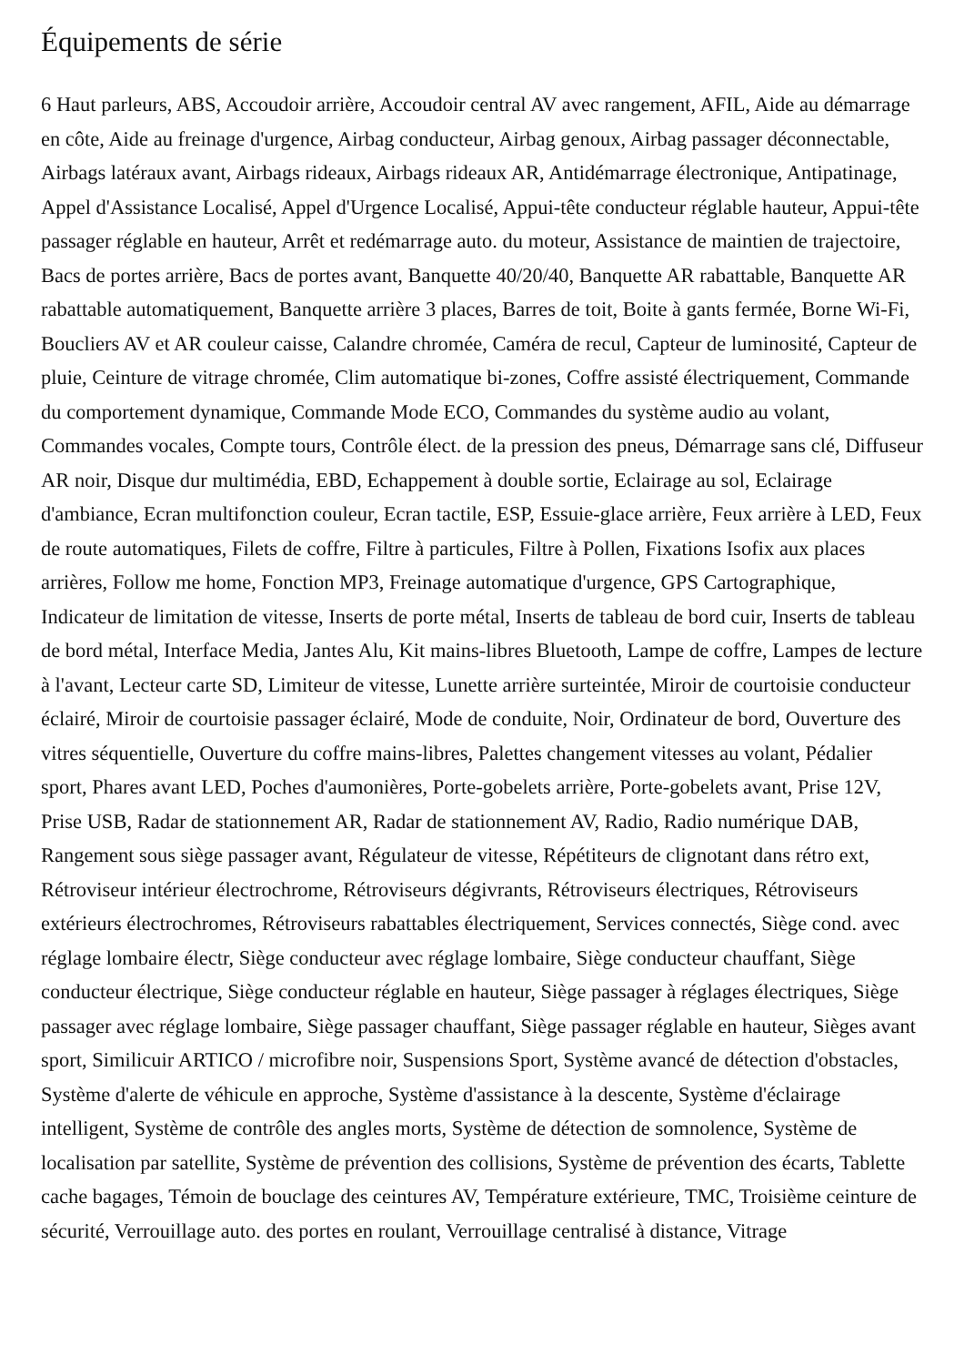Équipements de série
6 Haut parleurs, ABS, Accoudoir arrière, Accoudoir central AV avec rangement, AFIL, Aide au démarrage en côte, Aide au freinage d'urgence, Airbag conducteur, Airbag genoux, Airbag passager déconnectable, Airbags latéraux avant, Airbags rideaux, Airbags rideaux AR, Antidémarrage électronique, Antipatinage, Appel d'Assistance Localisé, Appel d'Urgence Localisé, Appui-tête conducteur réglable hauteur, Appui-tête passager réglable en hauteur, Arrêt et redémarrage auto. du moteur, Assistance de maintien de trajectoire, Bacs de portes arrière, Bacs de portes avant, Banquette 40/20/40, Banquette AR rabattable, Banquette AR rabattable automatiquement, Banquette arrière 3 places, Barres de toit, Boite à gants fermée, Borne Wi-Fi, Boucliers AV et AR couleur caisse, Calandre chromée, Caméra de recul, Capteur de luminosité, Capteur de pluie, Ceinture de vitrage chromée, Clim automatique bi-zones, Coffre assisté électriquement, Commande du comportement dynamique, Commande Mode ECO, Commandes du système audio au volant, Commandes vocales, Compte tours, Contrôle élect. de la pression des pneus, Démarrage sans clé, Diffuseur AR noir, Disque dur multimédia, EBD, Echappement à double sortie, Eclairage au sol, Eclairage d'ambiance, Ecran multifonction couleur, Ecran tactile, ESP, Essuie-glace arrière, Feux arrière à LED, Feux de route automatiques, Filets de coffre, Filtre à particules, Filtre à Pollen, Fixations Isofix aux places arrières, Follow me home, Fonction MP3, Freinage automatique d'urgence, GPS Cartographique, Indicateur de limitation de vitesse, Inserts de porte métal, Inserts de tableau de bord cuir, Inserts de tableau de bord métal, Interface Media, Jantes Alu, Kit mains-libres Bluetooth, Lampe de coffre, Lampes de lecture à l'avant, Lecteur carte SD, Limiteur de vitesse, Lunette arrière surteintée, Miroir de courtoisie conducteur éclairé, Miroir de courtoisie passager éclairé, Mode de conduite, Noir, Ordinateur de bord, Ouverture des vitres séquentielle, Ouverture du coffre mains-libres, Palettes changement vitesses au volant, Pédalier sport, Phares avant LED, Poches d'aumonières, Porte-gobelets arrière, Porte-gobelets avant, Prise 12V, Prise USB, Radar de stationnement AR, Radar de stationnement AV, Radio, Radio numérique DAB, Rangement sous siège passager avant, Régulateur de vitesse, Répétiteurs de clignotant dans rétro ext, Rétroviseur intérieur électrochrome, Rétroviseurs dégivrants, Rétroviseurs électriques, Rétroviseurs extérieurs électrochromes, Rétroviseurs rabattables électriquement, Services connectés, Siège cond. avec réglage lombaire électr, Siège conducteur avec réglage lombaire, Siège conducteur chauffant, Siège conducteur électrique, Siège conducteur réglable en hauteur, Siège passager à réglages électriques, Siège passager avec réglage lombaire, Siège passager chauffant, Siège passager réglable en hauteur, Sièges avant sport, Similicuir ARTICO / microfibre noir, Suspensions Sport, Système avancé de détection d'obstacles, Système d'alerte de véhicule en approche, Système d'assistance à la descente, Système d'éclairage intelligent, Système de contrôle des angles morts, Système de détection de somnolence, Système de localisation par satellite, Système de prévention des collisions, Système de prévention des écarts, Tablette cache bagages, Témoin de bouclage des ceintures AV, Température extérieure, TMC, Troisième ceinture de sécurité, Verrouillage auto. des portes en roulant, Verrouillage centralisé à distance, Vitrage